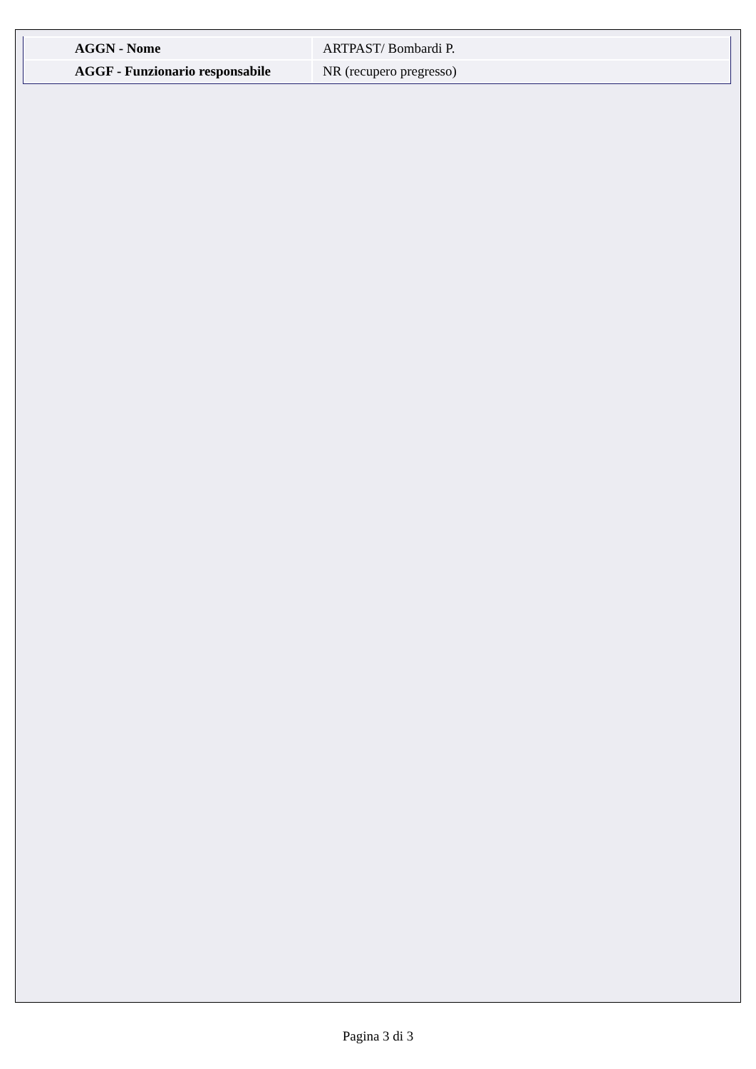| AGGN - Nome | ARTPAST/ Bombardi P. |
| AGGF - Funzionario responsabile | NR (recupero pregresso) |
Pagina 3 di 3